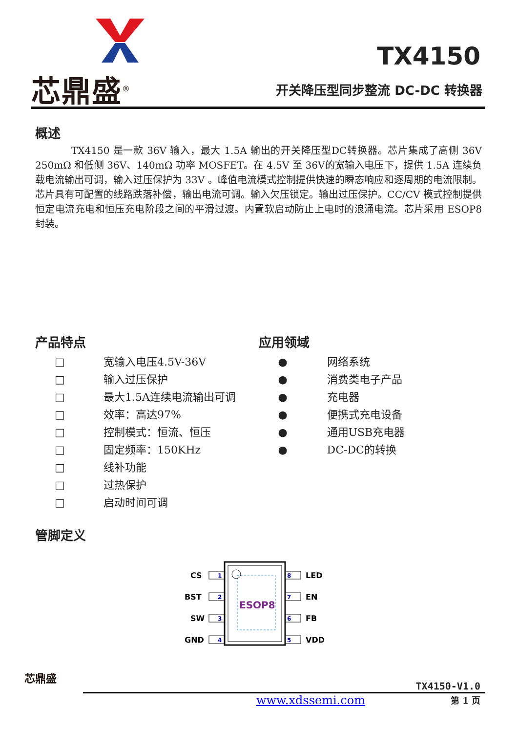芯鼎盛<sup>®</sup>
TX4150
开关降压型同步整流 DC-DC 转换器
概述
TX4150 是一款 36V 输入，最大 1.5A 输出的开关降压型DC转换器。芯片集成了高侧 36V 250mΩ 和低侧 36V、140mΩ 功率 MOSFET。在 4.5V 至 36V的宽输入电压下，提供 1.5A 连续负载电流输出可调，输入过压保护为 33V 。峰值电流模式控制提供快速的瞬态响应和逐周期的电流限制。芯片具有可配置的线路跌落补偿，输出电流可调。输入欠压锁定。输出过压保护。CC/CV 模式控制提供恒定电流充电和恒压充电阶段之间的平滑过渡。内置软启动防止上电时的浪涌电流。芯片采用 ESOP8 封装。
产品特点
□ 宽输入电压4.5V-36V
□ 输入过压保护
□ 最大1.5A连续电流输出可调
□ 效率：高达97%
□ 控制模式：恒流、恒压
□ 固定频率：150KHz
□ 线补功能
□ 过热保护
□ 启动时间可调
应用领域
● 网络系统
● 消费类电子产品
● 充电器
● 便携式充电设备
● 通用USB充电器
● DC-DC的转换
管脚定义
ESOP8
1
2
3
4
8
7
6
5
CS
BST
SW
GND
LED
EN
FB
VDD
芯鼎盛
TX4150-V1.0
www.xdssemi.com 第 1 页